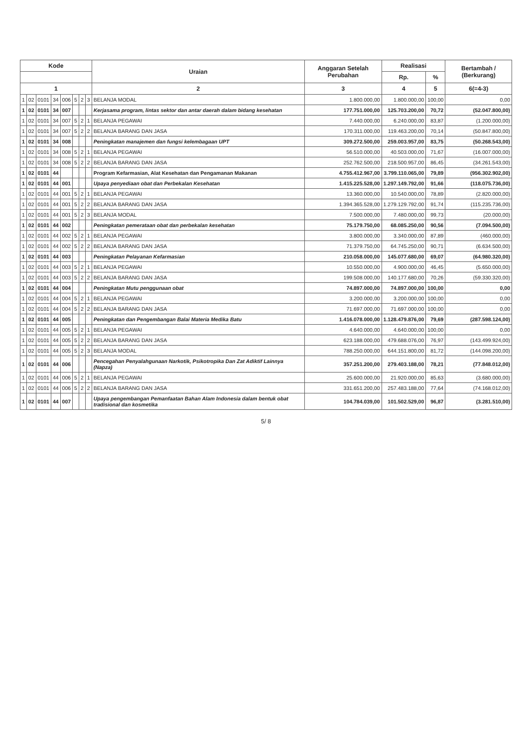| Kode | | | | | | | | Uraian | Anggaran Setelah Perubahan | Realisasi | | Bertambah / (Berkurang) |
| --- | --- | --- | --- | --- | --- | --- | --- | --- | --- | --- | --- | --- |
| | | | | | | | | | | Rp. | % | |
| 1 | | | | | | | | 2 | 3 | 4 | 5 | 6(=4-3) |
| 1 | 02 | 0101 | 34 | 006 | 5 | 2 | 3 | BELANJA MODAL | 1.800.000,00 | 1.800.000,00 | 100,00 | 0,00 |
| 1 | 02 | 0101 | 34 | 007 | | | | Kerjasama program, lintas sektor dan antar daerah dalam bidang kesehatan | 177.751.000,00 | 125.703.200,00 | 70,72 | (52.047.800,00) |
| 1 | 02 | 0101 | 34 | 007 | 5 | 2 | 1 | BELANJA PEGAWAI | 7.440.000,00 | 6.240.000,00 | 83,87 | (1.200.000,00) |
| 1 | 02 | 0101 | 34 | 007 | 5 | 2 | 2 | BELANJA BARANG DAN JASA | 170.311.000,00 | 119.463.200,00 | 70,14 | (50.847.800,00) |
| 1 | 02 | 0101 | 34 | 008 | | | | Peningkatan manajemen dan fungsi kelembagaan UPT | 309.272.500,00 | 259.003.957,00 | 83,75 | (50.268.543,00) |
| 1 | 02 | 0101 | 34 | 008 | 5 | 2 | 1 | BELANJA PEGAWAI | 56.510.000,00 | 40.503.000,00 | 71,67 | (16.007.000,00) |
| 1 | 02 | 0101 | 34 | 008 | 5 | 2 | 2 | BELANJA BARANG DAN JASA | 252.762.500,00 | 218.500.957,00 | 86,45 | (34.261.543,00) |
| 1 | 02 | 0101 | 44 | | | | | Program Kefarmasian, Alat Kesehatan dan Pengamanan Makanan | 4.755.412.967,00 | 3.799.110.065,00 | 79,89 | (956.302.902,00) |
| 1 | 02 | 0101 | 44 | 001 | | | | Upaya penyediaan obat dan Perbekalan Kesehatan | 1.415.225.528,00 | 1.297.149.792,00 | 91,66 | (118.075.736,00) |
| 1 | 02 | 0101 | 44 | 001 | 5 | 2 | 1 | BELANJA PEGAWAI | 13.360.000,00 | 10.540.000,00 | 78,89 | (2.820.000,00) |
| 1 | 02 | 0101 | 44 | 001 | 5 | 2 | 2 | BELANJA BARANG DAN JASA | 1.394.365.528,00 | 1.279.129.792,00 | 91,74 | (115.235.736,00) |
| 1 | 02 | 0101 | 44 | 001 | 5 | 2 | 3 | BELANJA MODAL | 7.500.000,00 | 7.480.000,00 | 99,73 | (20.000,00) |
| 1 | 02 | 0101 | 44 | 002 | | | | Peningkatan pemerataan obat dan perbekalan kesehatan | 75.179.750,00 | 68.085.250,00 | 90,56 | (7.094.500,00) |
| 1 | 02 | 0101 | 44 | 002 | 5 | 2 | 1 | BELANJA PEGAWAI | 3.800.000,00 | 3.340.000,00 | 87,89 | (460.000,00) |
| 1 | 02 | 0101 | 44 | 002 | 5 | 2 | 2 | BELANJA BARANG DAN JASA | 71.379.750,00 | 64.745.250,00 | 90,71 | (6.634.500,00) |
| 1 | 02 | 0101 | 44 | 003 | | | | Peningkatan Pelayanan Kefarmasian | 210.058.000,00 | 145.077.680,00 | 69,07 | (64.980.320,00) |
| 1 | 02 | 0101 | 44 | 003 | 5 | 2 | 1 | BELANJA PEGAWAI | 10.550.000,00 | 4.900.000,00 | 46,45 | (5.650.000,00) |
| 1 | 02 | 0101 | 44 | 003 | 5 | 2 | 2 | BELANJA BARANG DAN JASA | 199.508.000,00 | 140.177.680,00 | 70,26 | (59.330.320,00) |
| 1 | 02 | 0101 | 44 | 004 | | | | Peningkatan Mutu penggunaan obat | 74.897.000,00 | 74.897.000,00 | 100,00 | 0,00 |
| 1 | 02 | 0101 | 44 | 004 | 5 | 2 | 1 | BELANJA PEGAWAI | 3.200.000,00 | 3.200.000,00 | 100,00 | 0,00 |
| 1 | 02 | 0101 | 44 | 004 | 5 | 2 | 2 | BELANJA BARANG DAN JASA | 71.697.000,00 | 71.697.000,00 | 100,00 | 0,00 |
| 1 | 02 | 0101 | 44 | 005 | | | | Peningkatan dan Pengembangan Balai Materia Medika Batu | 1.416.078.000,00 | 1.128.479.876,00 | 79,69 | (287.598.124,00) |
| 1 | 02 | 0101 | 44 | 005 | 5 | 2 | 1 | BELANJA PEGAWAI | 4.640.000,00 | 4.640.000,00 | 100,00 | 0,00 |
| 1 | 02 | 0101 | 44 | 005 | 5 | 2 | 2 | BELANJA BARANG DAN JASA | 623.188.000,00 | 479.688.076,00 | 76,97 | (143.499.924,00) |
| 1 | 02 | 0101 | 44 | 005 | 5 | 2 | 3 | BELANJA MODAL | 788.250.000,00 | 644.151.800,00 | 81,72 | (144.098.200,00) |
| 1 | 02 | 0101 | 44 | 006 | | | | Pencegahan Penyalahgunaan Narkotik, Psikotropika Dan Zat Adiktif Lainnya (Napza) | 357.251.200,00 | 279.403.188,00 | 78,21 | (77.848.012,00) |
| 1 | 02 | 0101 | 44 | 006 | 5 | 2 | 1 | BELANJA PEGAWAI | 25.600.000,00 | 21.920.000,00 | 85,63 | (3.680.000,00) |
| 1 | 02 | 0101 | 44 | 006 | 5 | 2 | 2 | BELANJA BARANG DAN JASA | 331.651.200,00 | 257.483.188,00 | 77,64 | (74.168.012,00) |
| 1 | 02 | 0101 | 44 | 007 | | | | Upaya pengembangan Pemanfaatan Bahan Alam Indonesia dalam bentuk obat tradisional dan kosmetika | 104.784.039,00 | 101.502.529,00 | 96,87 | (3.281.510,00) |
5/ 8